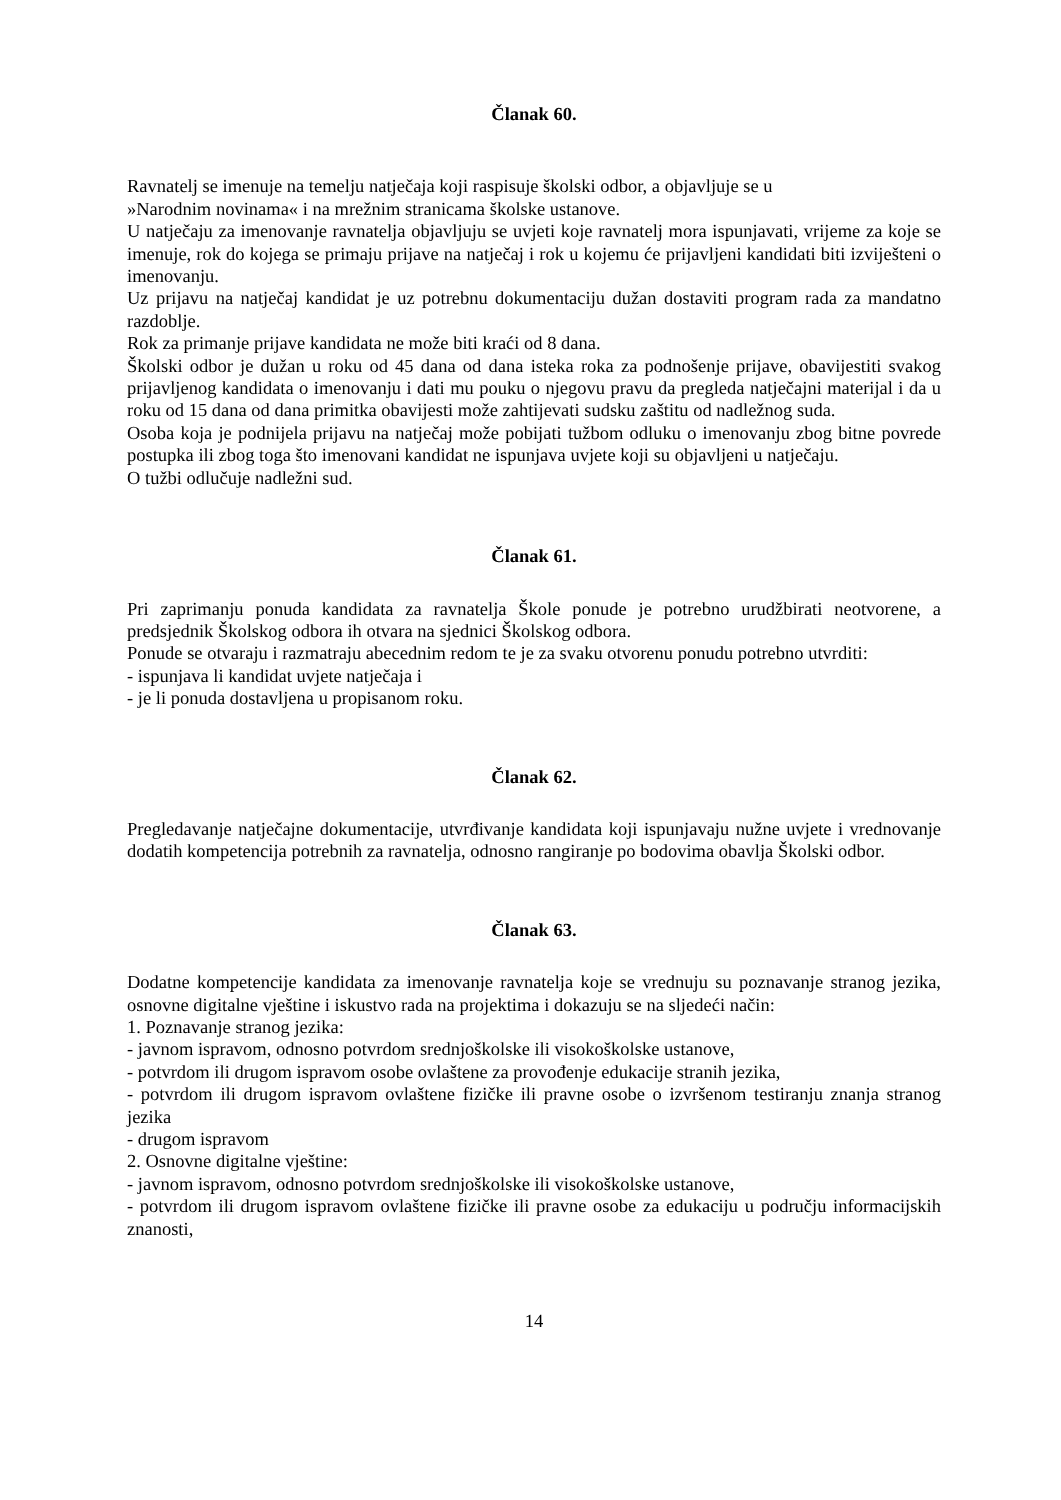Članak 60.
Ravnatelj se imenuje na temelju natječaja koji raspisuje školski odbor, a objavljuje se u
»Narodnim novinama« i na mrežnim stranicama školske ustanove.
U natječaju za imenovanje ravnatelja objavljuju se uvjeti koje ravnatelj mora ispunjavati, vrijeme za koje se imenuje, rok do kojega se primaju prijave na natječaj i rok u kojemu će prijavljeni kandidati biti izviješteni o imenovanju.
Uz prijavu na natječaj kandidat je uz potrebnu dokumentaciju dužan dostaviti program rada za mandatno razdoblje.
Rok za primanje prijave kandidata ne može biti kraći od 8 dana.
Školski odbor je dužan u roku od 45 dana od dana isteka roka za podnošenje prijave, obavijestiti svakog prijavljenog kandidata o imenovanju i dati mu pouku o njegovu pravu da pregleda natječajni materijal i da u roku od 15 dana od dana primitka obavijesti može zahtijevati sudsku zaštitu od nadležnog suda.
Osoba koja je podnijela prijavu na natječaj može pobijati tužbom odluku o imenovanju zbog bitne povrede postupka ili zbog toga što imenovani kandidat ne ispunjava uvjete koji su objavljeni u natječaju.
O tužbi odlučuje nadležni sud.
Članak 61.
Pri zaprimanju ponuda kandidata za ravnatelja Škole ponude je potrebno urudžbirati neotvorene, a predsjednik Školskog odbora ih otvara na sjednici Školskog odbora.
Ponude se otvaraju i razmatraju abecednim redom te je za svaku otvorenu ponudu potrebno utvrditi:
- ispunjava li kandidat uvjete natječaja i
- je li ponuda dostavljena u propisanom roku.
Članak 62.
Pregledavanje natječajne dokumentacije, utvrđivanje kandidata koji ispunjavaju nužne uvjete i vrednovanje dodatih kompetencija potrebnih za ravnatelja, odnosno rangiranje po bodovima obavlja Školski odbor.
Članak 63.
Dodatne kompetencije kandidata za imenovanje ravnatelja koje se vrednuju su poznavanje stranog jezika, osnovne digitalne vještine i iskustvo rada na projektima i dokazuju se na sljedeći način:
1. Poznavanje stranog jezika:
- javnom ispravom, odnosno potvrdom srednjoškolske ili visokoškolske ustanove,
- potvrdom ili drugom ispravom osobe ovlaštene za provođenje edukacije stranih jezika,
- potvrdom ili drugom ispravom ovlaštene fizičke ili pravne osobe o izvršenom testiranju znanja stranog jezika
- drugom ispravom
2. Osnovne digitalne vještine:
- javnom ispravom, odnosno potvrdom srednjoškolske ili visokoškolske ustanove,
- potvrdom ili drugom ispravom ovlaštene fizičke ili pravne osobe za edukaciju u području informacijskih znanosti,
14